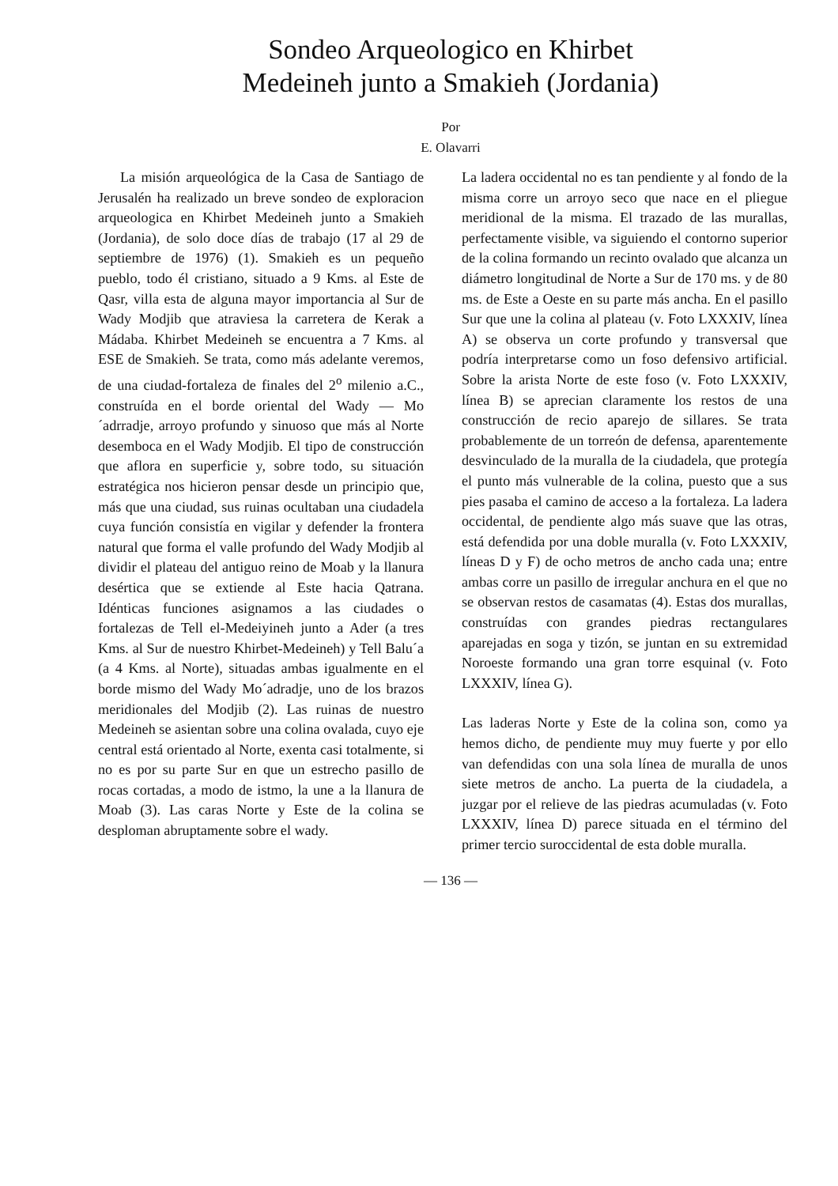Sondeo Arqueologico en Khirbet
Medeineh junto a Smakieh (Jordania)
Por
E. Olavarri
La misión arqueológica de la Casa de Santiago de Jerusalén ha realizado un breve sondeo de exploracion arqueologica en Khirbet Medeineh junto a Smakieh (Jordania), de solo doce días de trabajo (17 al 29 de septiembre de 1976) (1). Smakieh es un pequeño pueblo, todo él cristiano, situado a 9 Kms. al Este de Qasr, villa esta de alguna mayor importancia al Sur de Wady Modjib que atraviesa la carretera de Kerak a Mádaba. Khirbet Medeineh se encuentra a 7 Kms. al ESE de Smakieh. Se trata, como más adelante veremos, de una ciudad-fortaleza de finales del 2<sup>o</sup> milenio a.C., construída en el borde oriental del Wady — Mo´adrradje, arroyo profundo y sinuoso que más al Norte desemboca en el Wady Modjib. El tipo de construcción que aflora en superficie y, sobre todo, su situación estratégica nos hicieron pensar desde un principio que, más que una ciudad, sus ruinas ocultaban una ciudadela cuya función consistía en vigilar y defender la frontera natural que forma el valle profundo del Wady Modjib al dividir el plateau del antiguo reino de Moab y la llanura desértica que se extiende al Este hacia Qatrana. Idénticas funciones asignamos a las ciudades o fortalezas de Tell el-Medeiyineh junto a Ader (a tres Kms. al Sur de nuestro Khirbet-Medeineh) y Tell Balu´a (a 4 Kms. al Norte), situadas ambas igualmente en el borde mismo del Wady Mo´adradje, uno de los brazos meridionales del Modjib (2). Las ruinas de nuestro Medeineh se asientan sobre una colina ovalada, cuyo eje central está orientado al Norte, exenta casi totalmente, si no es por su parte Sur en que un estrecho pasillo de rocas cortadas, a modo de istmo, la une a la llanura de Moab (3). Las caras Norte y Este de la colina se desploman abruptamente sobre el wady.
La ladera occidental no es tan pendiente y al fondo de la misma corre un arroyo seco que nace en el pliegue meridional de la misma. El trazado de las murallas, perfectamente visible, va siguiendo el contorno superior de la colina formando un recinto ovalado que alcanza un diámetro longitudinal de Norte a Sur de 170 ms. y de 80 ms. de Este a Oeste en su parte más ancha. En el pasillo Sur que une la colina al plateau (v. Foto LXXXIV, línea A) se observa un corte profundo y transversal que podría interpretarse como un foso defensivo artificial. Sobre la arista Norte de este foso (v. Foto LXXXIV, línea B) se aprecian claramente los restos de una construcción de recio aparejo de sillares. Se trata probablemente de un torreón de defensa, aparentemente desvinculado de la muralla de la ciudadela, que protegía el punto más vulnerable de la colina, puesto que a sus pies pasaba el camino de acceso a la fortaleza. La ladera occidental, de pendiente algo más suave que las otras, está defendida por una doble muralla (v. Foto LXXXIV, líneas D y F) de ocho metros de ancho cada una; entre ambas corre un pasillo de irregular anchura en el que no se observan restos de casamatas (4). Estas dos murallas, construídas con grandes piedras rectangulares aparejadas en soga y tizón, se juntan en su extremidad Noroeste formando una gran torre esquinal (v. Foto LXXXIV, línea G).
Las laderas Norte y Este de la colina son, como ya hemos dicho, de pendiente muy muy fuerte y por ello van defendidas con una sola línea de muralla de unos siete metros de ancho. La puerta de la ciudadela, a juzgar por el relieve de las piedras acumuladas (v. Foto LXXXIV, línea D) parece situada en el término del primer tercio suroccidental de esta doble muralla.
— 136 —